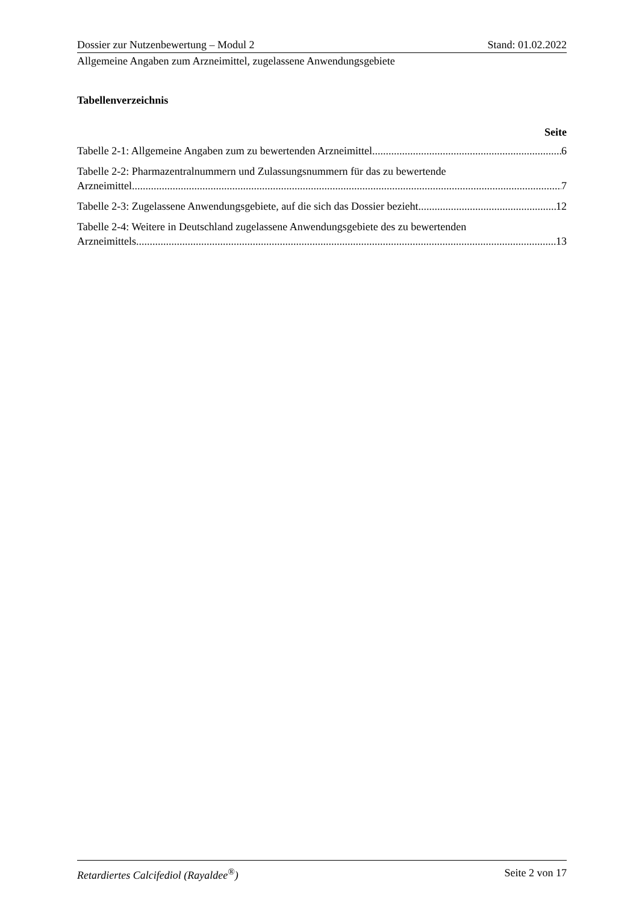Dossier zur Nutzenbewertung – Modul 2 Stand: 01.02.2022
Allgemeine Angaben zum Arzneimittel, zugelassene Anwendungsgebiete
Tabellenverzeichnis
Seite
Tabelle 2-1: Allgemeine Angaben zum zu bewertenden Arzneimittel 6
Tabelle 2-2: Pharmazentralnummern und Zulassungsnummern für das zu bewertende
Arzneimittel 7
Tabelle 2-3: Zugelassene Anwendungsgebiete, auf die sich das Dossier bezieht 12
Tabelle 2-4: Weitere in Deutschland zugelassene Anwendungsgebiete des zu bewertenden
Arzneimittels 13
Retardiertes Calcifediol (Rayaldee<sup>®</sup>) Seite 2 von 17